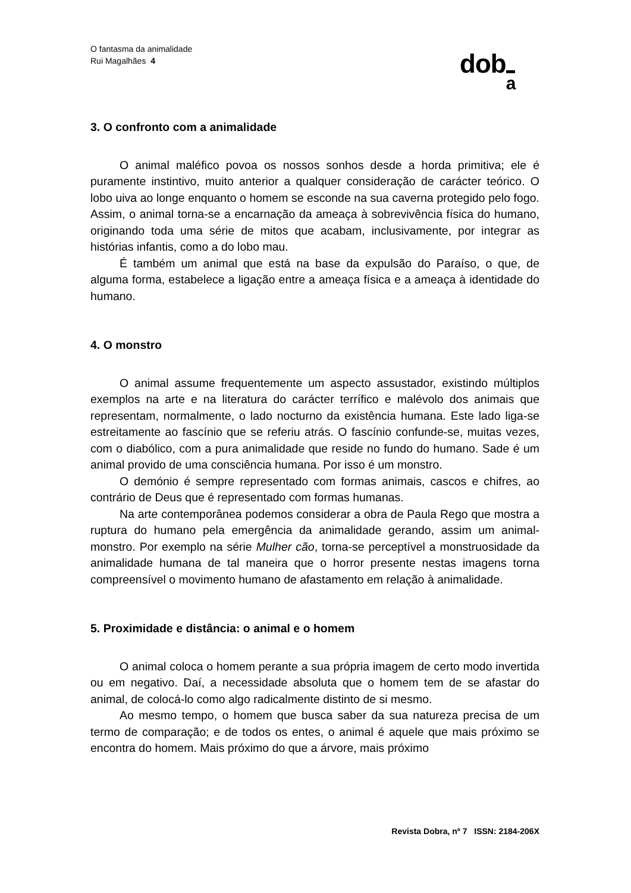O fantasma da animalidade
Rui Magalhães 4
doba
3. O confronto com a animalidade
O animal maléfico povoa os nossos sonhos desde a horda primitiva; ele é puramente instintivo, muito anterior a qualquer consideração de carácter teórico. O lobo uiva ao longe enquanto o homem se esconde na sua caverna protegido pelo fogo. Assim, o animal torna-se a encarnação da ameaça à sobrevivência física do humano, originando toda uma série de mitos que acabam, inclusivamente, por integrar as histórias infantis, como a do lobo mau.
É também um animal que está na base da expulsão do Paraíso, o que, de alguma forma, estabelece a ligação entre a ameaça física e a ameaça à identidade do humano.
4. O monstro
O animal assume frequentemente um aspecto assustador, existindo múltiplos exemplos na arte e na literatura do carácter terrífico e malévolo dos animais que representam, normalmente, o lado nocturno da existência humana. Este lado liga-se estreitamente ao fascínio que se referiu atrás. O fascínio confunde-se, muitas vezes, com o diabólico, com a pura animalidade que reside no fundo do humano. Sade é um animal provido de uma consciência humana. Por isso é um monstro.
O demónio é sempre representado com formas animais, cascos e chifres, ao contrário de Deus que é representado com formas humanas.
Na arte contemporânea podemos considerar a obra de Paula Rego que mostra a ruptura do humano pela emergência da animalidade gerando, assim um animal-monstro. Por exemplo na série Mulher cão, torna-se perceptível a monstruosidade da animalidade humana de tal maneira que o horror presente nestas imagens torna compreensível o movimento humano de afastamento em relação à animalidade.
5. Proximidade e distância: o animal e o homem
O animal coloca o homem perante a sua própria imagem de certo modo invertida ou em negativo. Daí, a necessidade absoluta que o homem tem de se afastar do animal, de colocá-lo como algo radicalmente distinto de si mesmo.
Ao mesmo tempo, o homem que busca saber da sua natureza precisa de um termo de comparação; e de todos os entes, o animal é aquele que mais próximo se encontra do homem. Mais próximo do que a árvore, mais próximo
Revista Dobra, nº 7 ISSN: 2184-206X